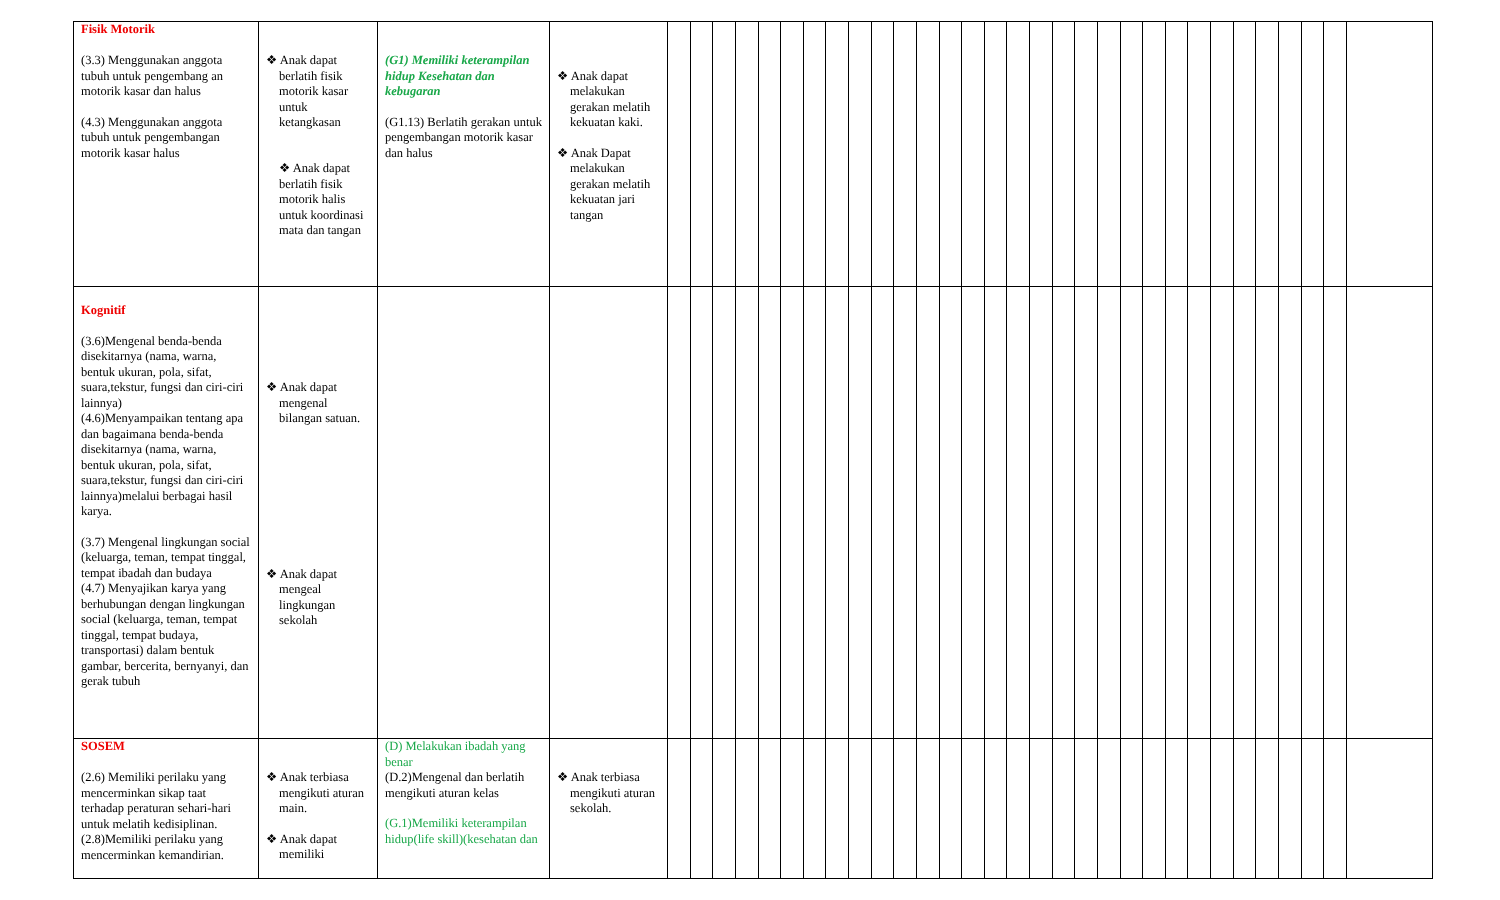| Fisik Motorik (3.3) Menggunakan anggota tubuh untuk pengembang an motorik kasar dan halus (4.3) Menggunakan anggota tubuh untuk pengembangan motorik kasar halus | ❖ Anak dapat berlatih fisik motorik kasar untuk ketangkasan ❖ Anak dapat berlatih fisik motorik halis untuk koordinasi mata dan tangan | (G1) Memiliki keterampilan hidup Kesehatan dan kebugaran (G1.13) Berlatih gerakan untuk pengembangan motorik kasar dan halus | ❖ Anak dapat melakukan gerakan melatih kekuatan kaki. ❖ Anak Dapat melakukan gerakan melatih kekuatan jari tangan | | | | | | | | | | | | | | | | | | | | | | | | | | | | | | | |
| Kognitif (3.6)Mengenal benda-benda disekitarnya (nama, warna, bentuk ukuran, pola, sifat, suara,tekstur, fungsi dan ciri-ciri lainnya) (4.6)Menyampaikan tentang apa dan bagaimana benda-benda disekitarnya (nama, warna, bentuk ukuran, pola, sifat, suara,tekstur, fungsi dan ciri-ciri lainnya)melalui berbagai hasil karya. (3.7) Mengenal lingkungan social (keluarga, teman, tempat tinggal, tempat ibadah dan budaya (4.7) Menyajikan karya yang berhubungan dengan lingkungan social (keluarga, teman, tempat tinggal, tempat budaya, transportasi) dalam bentuk gambar, bercerita, bernyanyi, dan gerak tubuh | ❖ Anak dapat mengenal bilangan satuan. ❖ Anak dapat mengeal lingkungan sekolah | | | | | | | | | | | | | | | | | | | | | | | | | | | | | | | | | |
| SOSEM (2.6) Memiliki perilaku yang mencerminkan sikap taat terhadap peraturan sehari-hari untuk melatih kedisiplinan. (2.8)Memiliki perilaku yang mencerminkan kemandirian. | ❖ Anak terbiasa mengikuti aturan main. ❖ Anak dapat memiliki | (D) Melakukan ibadah yang benar (D.2)Mengenal dan berlatih mengikuti aturan kelas (G.1)Memiliki keterampilan hidup(life skill)(kesehatan dan | ❖ Anak terbiasa mengikuti aturan sekolah. | | | | | | | | | | | | | | | | | | | | | | | | | | | | | | | |